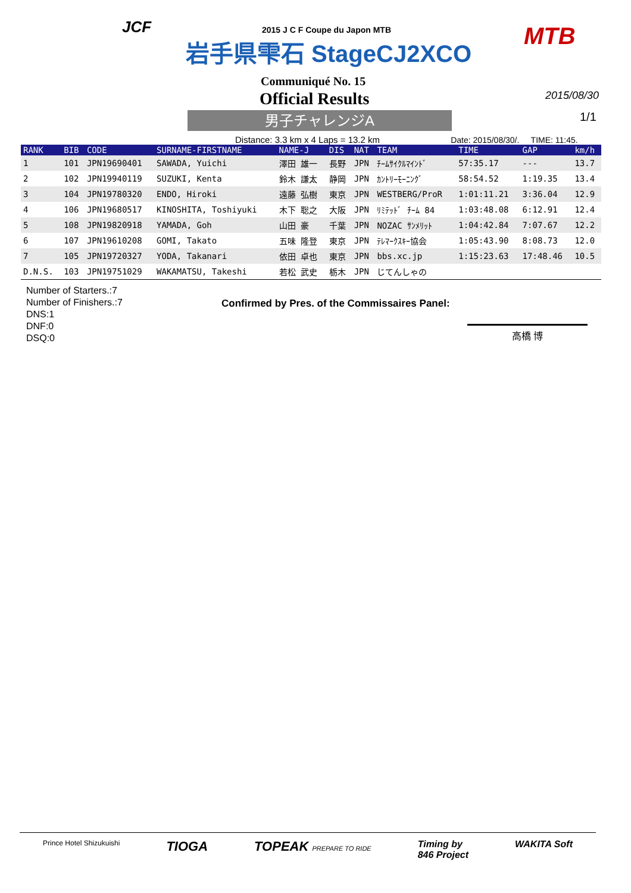JCF 2015 J C F Coupe du Japon MTB
岩手県雫石 StageCJ2XCO MTB
Communiqué No. 15
Official Results 2015/08/30
男子チャレンジA
1/1
Distance: 3.3 km x 4 Laps = 13.2 km Date: 2015/08/30/. TIME: 11:45.
| RANK | BIB | CODE | SURNAME-FIRSTNAME | NAME-J | DIS | NAT | TEAM | TIME | GAP | km/h |
| --- | --- | --- | --- | --- | --- | --- | --- | --- | --- | --- |
| 1 | 101 | JPN19690401 | SAWADA, Yuichi | 澤田 雄一 | 長野 | JPN | ﾁｰﾑｻｲｸﾙﾏｲﾝﾄﾞ | 57:35.17 | --- | 13.7 |
| 2 | 102 | JPN19940119 | SUZUKI, Kenta | 鈴木 謙太 | 静岡 | JPN | ｶﾝﾄﾘｰﾓｰﾆﾝｸﾞ | 58:54.52 | 1:19.35 | 13.4 |
| 3 | 104 | JPN19780320 | ENDO, Hiroki | 遠藤 弘樹 | 東京 | JPN | WESTBERG/ProR | 1:01:11.21 | 3:36.04 | 12.9 |
| 4 | 106 | JPN19680517 | KINOSHITA, Toshiyuki | 木下 聡之 | 大阪 | JPN | ﾘﾐﾃｯﾄﾞ ﾁｰﾑ 84 | 1:03:48.08 | 6:12.91 | 12.4 |
| 5 | 108 | JPN19820918 | YAMADA, Goh | 山田 豪 | 千葉 | JPN | NOZAC ｻﾝﾒﾘｯﾄ | 1:04:42.84 | 7:07.67 | 12.2 |
| 6 | 107 | JPN19610208 | GOMI, Takato | 五味 隆登 | 東京 | JPN | ﾃﾚﾏｰｸｽｷｰ協会 | 1:05:43.90 | 8:08.73 | 12.0 |
| 7 | 105 | JPN19720327 | YODA, Takanari | 依田 卓也 | 東京 | JPN | bbs.xc.jp | 1:15:23.63 | 17:48.46 | 10.5 |
| D.N.S. | 103 | JPN19751029 | WAKAMATSU, Takeshi | 若松 武史 | 栃木 | JPN | じてんしゃの | | | |
Number of Starters.:7
Number of Finishers.:7
DNS:1
DNF:0
DSQ:0
Confirmed by Pres. of the Commissaires Panel:
高橋 博
Prince Hotel Shizukuishi TIOGA TOPEAK PREPARE TO RIDE Timing by
846 Project WAKITA Soft